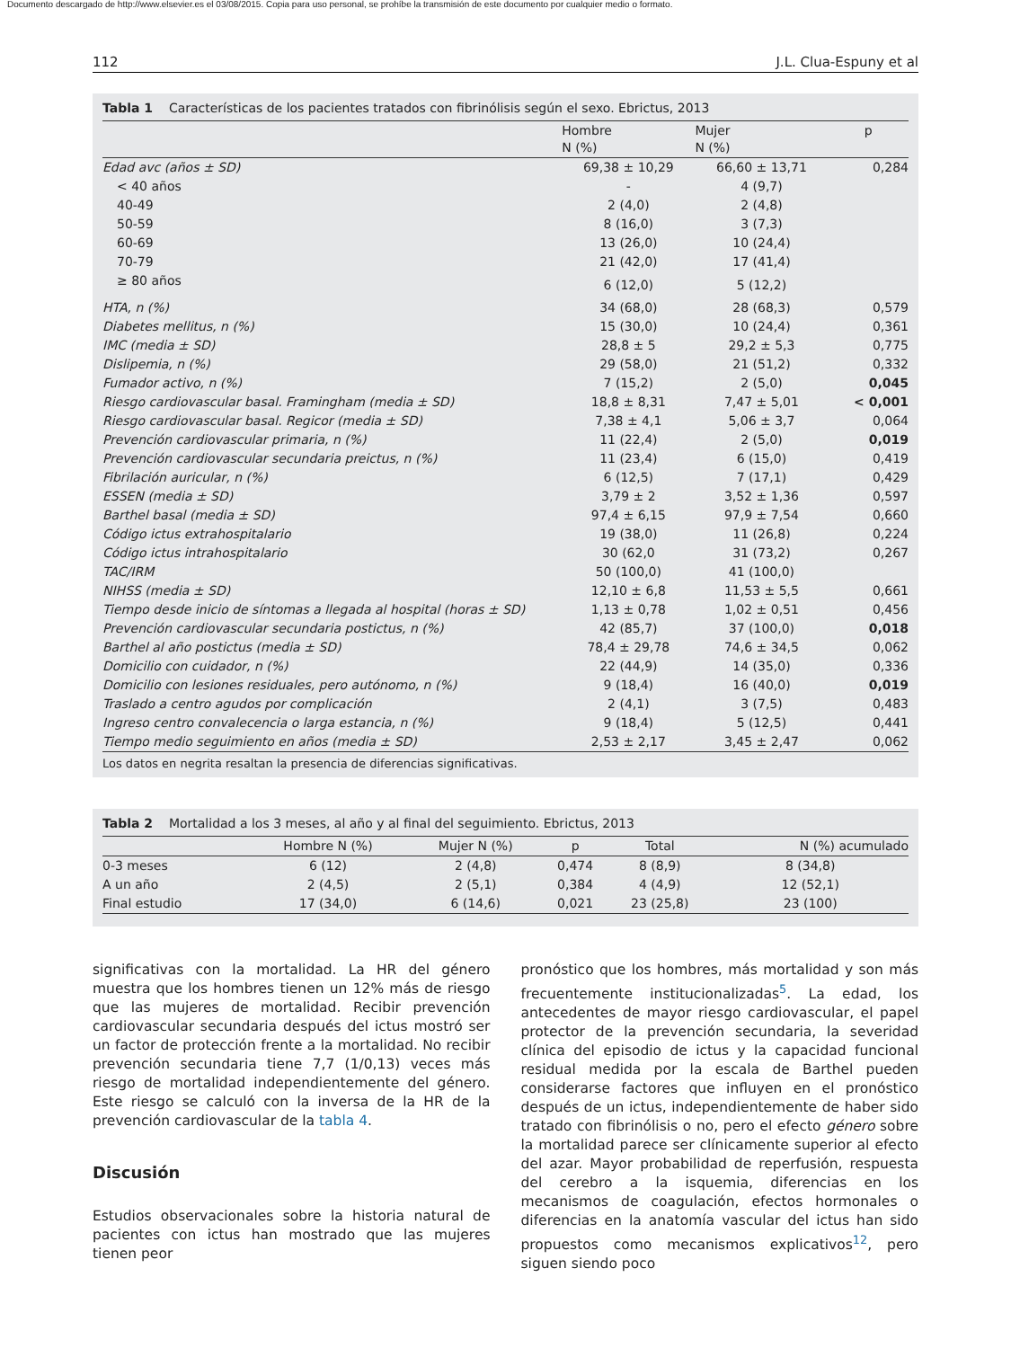Documento descargado de http://www.elsevier.es el 03/08/2015. Copia para uso personal, se prohíbe la transmisión de este documento por cualquier medio o formato.
112 J.L. Clua-Espuny et al
Tabla 1 Características de los pacientes tratados con fibrinólisis según el sexo. Ebrictus, 2013
| | Hombre N (%) | Mujer N (%) | p |
| --- | --- | --- | --- |
| Edad avc (años ± SD) | 69,38 ± 10,29 | 66,60 ± 13,71 | 0,284 |
| < 40 años | - | 4 (9,7) | |
| 40-49 | 2 (4,0) | 2 (4,8) | |
| 50-59 | 8 (16,0) | 3 (7,3) | |
| 60-69 | 13 (26,0) | 10 (24,4) | |
| 70-79 | 21 (42,0) | 17 (41,4) | |
| ≥ 80 años | 6 (12,0) | 5 (12,2) | |
| HTA, n (%) | 34 (68,0) | 28 (68,3) | 0,579 |
| Diabetes mellitus, n (%) | 15 (30,0) | 10 (24,4) | 0,361 |
| IMC (media ± SD) | 28,8 ± 5 | 29,2 ± 5,3 | 0,775 |
| Dislipemia, n (%) | 29 (58,0) | 21 (51,2) | 0,332 |
| Fumador activo, n (%) | 7 (15,2) | 2 (5,0) | 0,045 |
| Riesgo cardiovascular basal. Framingham (media ± SD) | 18,8 ± 8,31 | 7,47 ± 5,01 | < 0,001 |
| Riesgo cardiovascular basal. Regicor (media ± SD) | 7,38 ± 4,1 | 5,06 ± 3,7 | 0,064 |
| Prevención cardiovascular primaria, n (%) | 11 (22,4) | 2 (5,0) | 0,019 |
| Prevención cardiovascular secundaria preictus, n (%) | 11 (23,4) | 6 (15,0) | 0,419 |
| Fibrilación auricular, n (%) | 6 (12,5) | 7 (17,1) | 0,429 |
| ESSEN (media ± SD) | 3,79 ± 2 | 3,52 ± 1,36 | 0,597 |
| Barthel basal (media ± SD) | 97,4 ± 6,15 | 97,9 ± 7,54 | 0,660 |
| Código ictus extrahospitalario | 19 (38,0) | 11 (26,8) | 0,224 |
| Código ictus intrahospitalario | 30 (62,0 | 31 (73,2) | 0,267 |
| TAC/IRM | 50 (100,0) | 41 (100,0) | |
| NIHSS (media ± SD) | 12,10 ± 6,8 | 11,53 ± 5,5 | 0,661 |
| Tiempo desde inicio de síntomas a llegada al hospital (horas ± SD) | 1,13 ± 0,78 | 1,02 ± 0,51 | 0,456 |
| Prevención cardiovascular secundaria postictus, n (%) | 42 (85,7) | 37 (100,0) | 0,018 |
| Barthel al año postictus (media ± SD) | 78,4 ± 29,78 | 74,6 ± 34,5 | 0,062 |
| Domicilio con cuidador, n (%) | 22 (44,9) | 14 (35,0) | 0,336 |
| Domicilio con lesiones residuales, pero autónomo, n (%) | 9 (18,4) | 16 (40,0) | 0,019 |
| Traslado a centro agudos por complicación | 2 (4,1) | 3 (7,5) | 0,483 |
| Ingreso centro convalecencia o larga estancia, n (%) | 9 (18,4) | 5 (12,5) | 0,441 |
| Tiempo medio seguimiento en años (media ± SD) | 2,53 ± 2,17 | 3,45 ± 2,47 | 0,062 |
Los datos en negrita resaltan la presencia de diferencias significativas.
Tabla 2 Mortalidad a los 3 meses, al año y al final del seguimiento. Ebrictus, 2013
| | Hombre N (%) | Mujer N (%) | p | Total | N (%) acumulado |
| --- | --- | --- | --- | --- | --- |
| 0-3 meses | 6 (12) | 2 (4,8) | 0,474 | 8 (8,9) | 8 (34,8) |
| A un año | 2 (4,5) | 2 (5,1) | 0,384 | 4 (4,9) | 12 (52,1) |
| Final estudio | 17 (34,0) | 6 (14,6) | 0,021 | 23 (25,8) | 23 (100) |
significativas con la mortalidad. La HR del género muestra que los hombres tienen un 12% más de riesgo que las mujeres de mortalidad. Recibir prevención cardiovascular secundaria después del ictus mostró ser un factor de protección frente a la mortalidad. No recibir prevención secundaria tiene 7,7 (1/0,13) veces más riesgo de mortalidad independientemente del género. Este riesgo se calculó con la inversa de la HR de la prevención cardiovascular de la tabla 4.
Discusión
Estudios observacionales sobre la historia natural de pacientes con ictus han mostrado que las mujeres tienen peor
pronóstico que los hombres, más mortalidad y son más frecuentemente institucionalizadas<sup>5</sup>. La edad, los antecedentes de mayor riesgo cardiovascular, el papel protector de la prevención secundaria, la severidad clínica del episodio de ictus y la capacidad funcional residual medida por la escala de Barthel pueden considerarse factores que influyen en el pronóstico después de un ictus, independientemente de haber sido tratado con fibrinólisis o no, pero el efecto género sobre la mortalidad parece ser clínicamente superior al efecto del azar. Mayor probabilidad de reperfusión, respuesta del cerebro a la isquemia, diferencias en los mecanismos de coagulación, efectos hormonales o diferencias en la anatomía vascular del ictus han sido propuestos como mecanismos explicativos<sup>12</sup>, pero siguen siendo poco